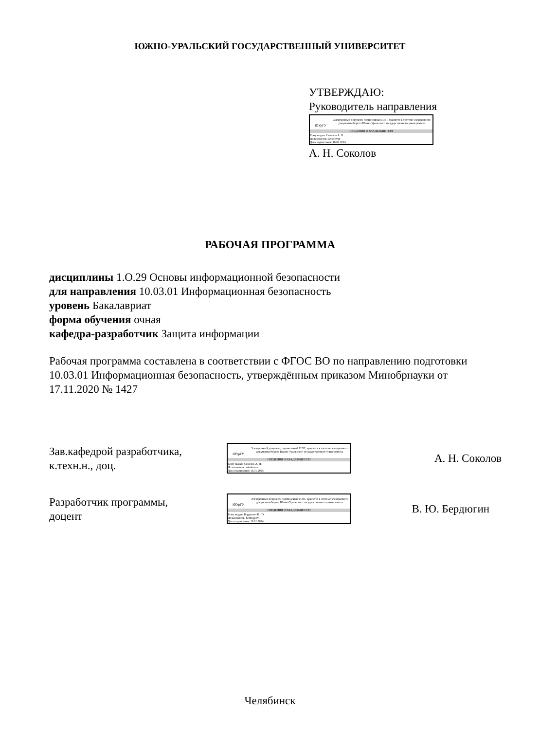ЮЖНО-УРАЛЬСКИЙ ГОСУДАРСТВЕННЫЙ УНИВЕРСИТЕТ
УТВЕРЖДАЮ:
Руководитель направления
ЮУрГУ
Электронный документ, подписанный ПЭП, хранится в системе электронного документооборота Южно-Уральского государственного университета
СВЕДЕНИЯ О ВЛАДЕЛЬЦЕ ПЭП
Кому выдан: Соколов А. Н.
Пользователь: sokolovan
Дата подписания: 16.01.2024
А. Н. Соколов
РАБОЧАЯ ПРОГРАММА
дисциплины 1.О.29 Основы информационной безопасности
для направления 10.03.01 Информационная безопасность
уровень Бакалавриат
форма обучения очная
кафедра-разработчик Защита информации
Рабочая программа составлена в соответствии с ФГОС ВО по направлению подготовки 10.03.01 Информационная безопасность, утверждённым приказом Минобрнауки от 17.11.2020 № 1427
Зав.кафедрой разработчика,
к.техн.н., доц.
ЮУрГУ
Электронный документ, подписанный ПЭП, хранится в системе электронного документооборота Южно-Уральского государственного университета
СВЕДЕНИЯ О ВЛАДЕЛЬЦЕ ПЭП
Кому выдан: Соколов А. Н.
Пользователь: sokolovan
Дата подписания: 16.01.2024
А. Н. Соколов
Разработчик программы,
доцент
ЮУрГУ
Электронный документ, подписанный ПЭП, хранится в системе электронного документооборота Южно-Уральского государственного университета
СВЕДЕНИЯ О ВЛАДЕЛЬЦЕ ПЭП
Кому выдан: Бердюгин В. Ю.
Пользователь: berdiuginvi
Дата подписания: 10.01.2024
В. Ю. Бердюгин
Челябинск